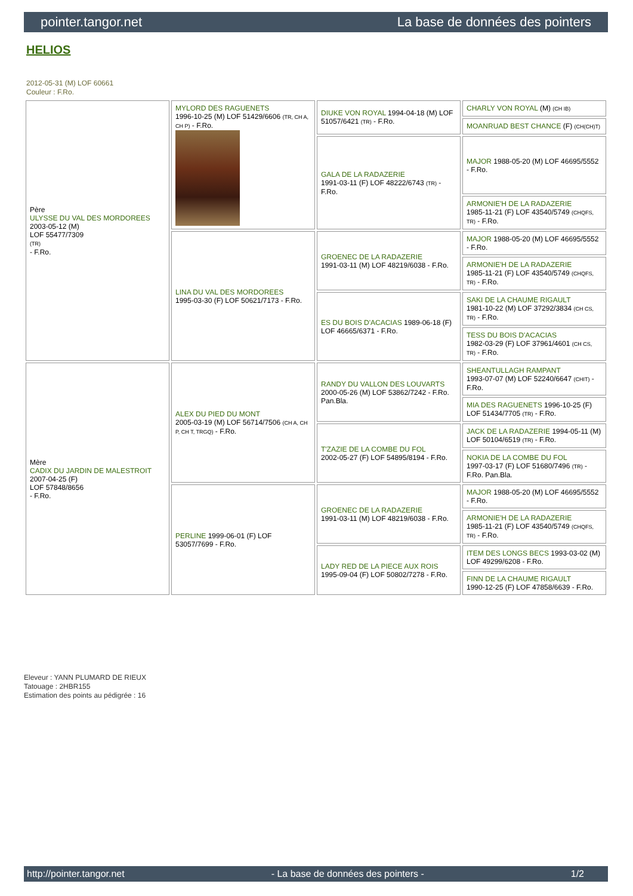pointer.tangor.net La base de données des pointers
HELIOS
2012-05-31 (M) LOF 60661
Couleur : F.Ro.
| Père ULYSSE DU VAL DES MORDOREES 2003-05-12 (M) LOF 55477/7309 (TR) - F.Ro. | MYLORD DES RAGUENETS 1996-10-25 (M) LOF 51429/6606 (TR, CH A, CH P) - F.Ro. | DIUKE VON ROYAL 1994-04-18 (M) LOF 51057/6421 (TR) - F.Ro. | CHARLY VON ROYAL (M) (CH IB) |
| | | | MOANRUAD BEST CHANCE (F) (CH(CH)T) |
| | | GALA DE LA RADAZERIE 1991-03-11 (F) LOF 48222/6743 (TR) - F.Ro. | MAJOR 1988-05-20 (M) LOF 46695/5552 - F.Ro. |
| | | | ARMONIE'H DE LA RADAZERIE 1985-11-21 (F) LOF 43540/5749 (CHQFS, TR) - F.Ro. |
| | LINA DU VAL DES MORDOREES 1995-03-30 (F) LOF 50621/7173 - F.Ro. | GROENEC DE LA RADAZERIE 1991-03-11 (M) LOF 48219/6038 - F.Ro. | MAJOR 1988-05-20 (M) LOF 46695/5552 - F.Ro. |
| | | | ARMONIE'H DE LA RADAZERIE 1985-11-21 (F) LOF 43540/5749 (CHQFS, TR) - F.Ro. |
| | | ES DU BOIS D'ACACIAS 1989-06-18 (F) LOF 46665/6371 - F.Ro. | SAKI DE LA CHAUME RIGAULT 1981-10-22 (M) LOF 37292/3834 (CH CS, TR) - F.Ro. |
| | | | TESS DU BOIS D'ACACIAS 1982-03-29 (F) LOF 37961/4601 (CH CS, TR) - F.Ro. |
| Mère CADIX DU JARDIN DE MALESTROIT 2007-04-25 (F) LOF 57848/8656 - F.Ro. | ALEX DU PIED DU MONT 2005-03-19 (M) LOF 56714/7506 (CH A, CH P, CH T, TRGQ) - F.Ro. | RANDY DU VALLON DES LOUVARTS 2000-05-26 (M) LOF 53862/7242 - F.Ro. Pan.Bla. | SHEANTULLAGH RAMPANT 1993-07-07 (M) LOF 52240/6647 (CHIT) - F.Ro. |
| | | | MIA DES RAGUENETS 1996-10-25 (F) LOF 51434/7705 (TR) - F.Ro. |
| | | T'ZAZIE DE LA COMBE DU FOL 2002-05-27 (F) LOF 54895/8194 - F.Ro. | JACK DE LA RADAZERIE 1994-05-11 (M) LOF 50104/6519 (TR) - F.Ro. |
| | | | NOKIA DE LA COMBE DU FOL 1997-03-17 (F) LOF 51680/7496 (TR) - F.Ro. Pan.Bla. |
| | PERLINE 1999-06-01 (F) LOF 53057/7699 - F.Ro. | GROENEC DE LA RADAZERIE 1991-03-11 (M) LOF 48219/6038 - F.Ro. | MAJOR 1988-05-20 (M) LOF 46695/5552 - F.Ro. |
| | | | ARMONIE'H DE LA RADAZERIE 1985-11-21 (F) LOF 43540/5749 (CHQFS, TR) - F.Ro. |
| | | LADY RED DE LA PIECE AUX ROIS 1995-09-04 (F) LOF 50802/7278 - F.Ro. | ITEM DES LONGS BECS 1993-03-02 (M) LOF 49299/6208 - F.Ro. |
| | | | FINN DE LA CHAUME RIGAULT 1990-12-25 (F) LOF 47858/6639 - F.Ro. |
Eleveur : YANN PLUMARD DE RIEUX
Tatouage : 2HBR155
Estimation des points au pédigrée : 16
http://pointer.tangor.net - La base de données des pointers - 1/2